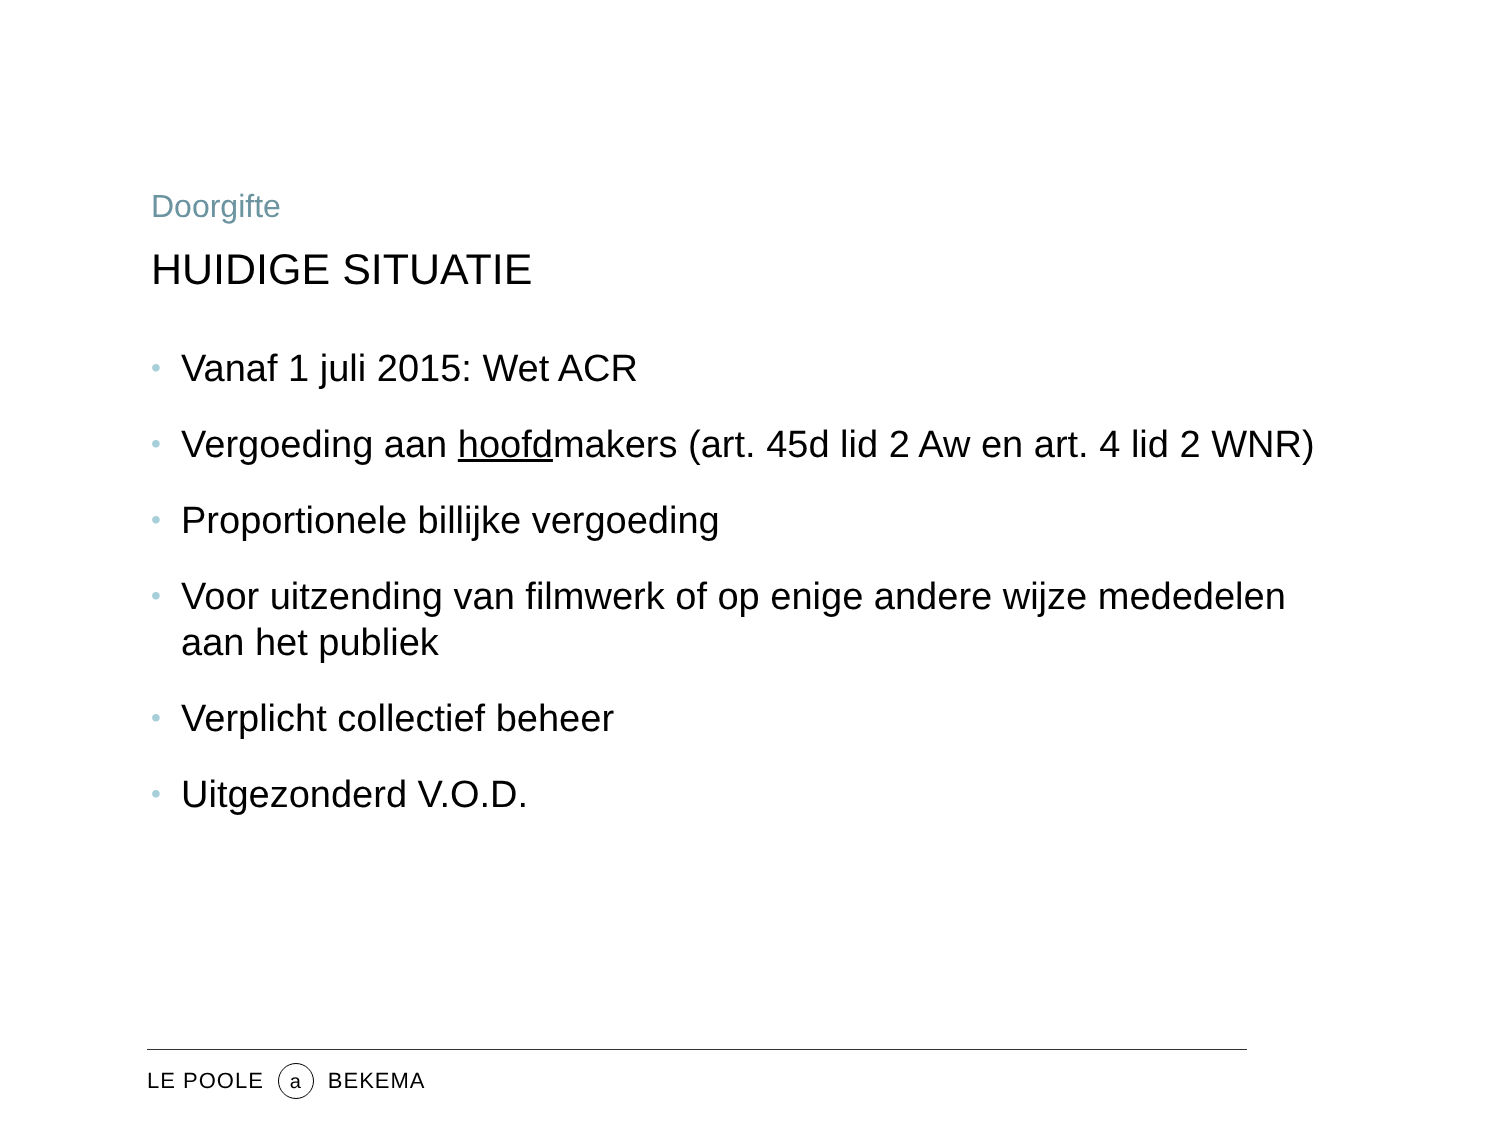Doorgifte
HUIDIGE SITUATIE
• Vanaf 1 juli 2015: Wet ACR
• Vergoeding aan hoofdmakers (art. 45d lid 2 Aw en art. 4 lid 2 WNR)
• Proportionele billijke vergoeding
• Voor uitzending van filmwerk of op enige andere wijze mededelen aan het publiek
• Verplicht collectief beheer
• Uitgezonderd V.O.D.
LE POOLE a BEKEMA